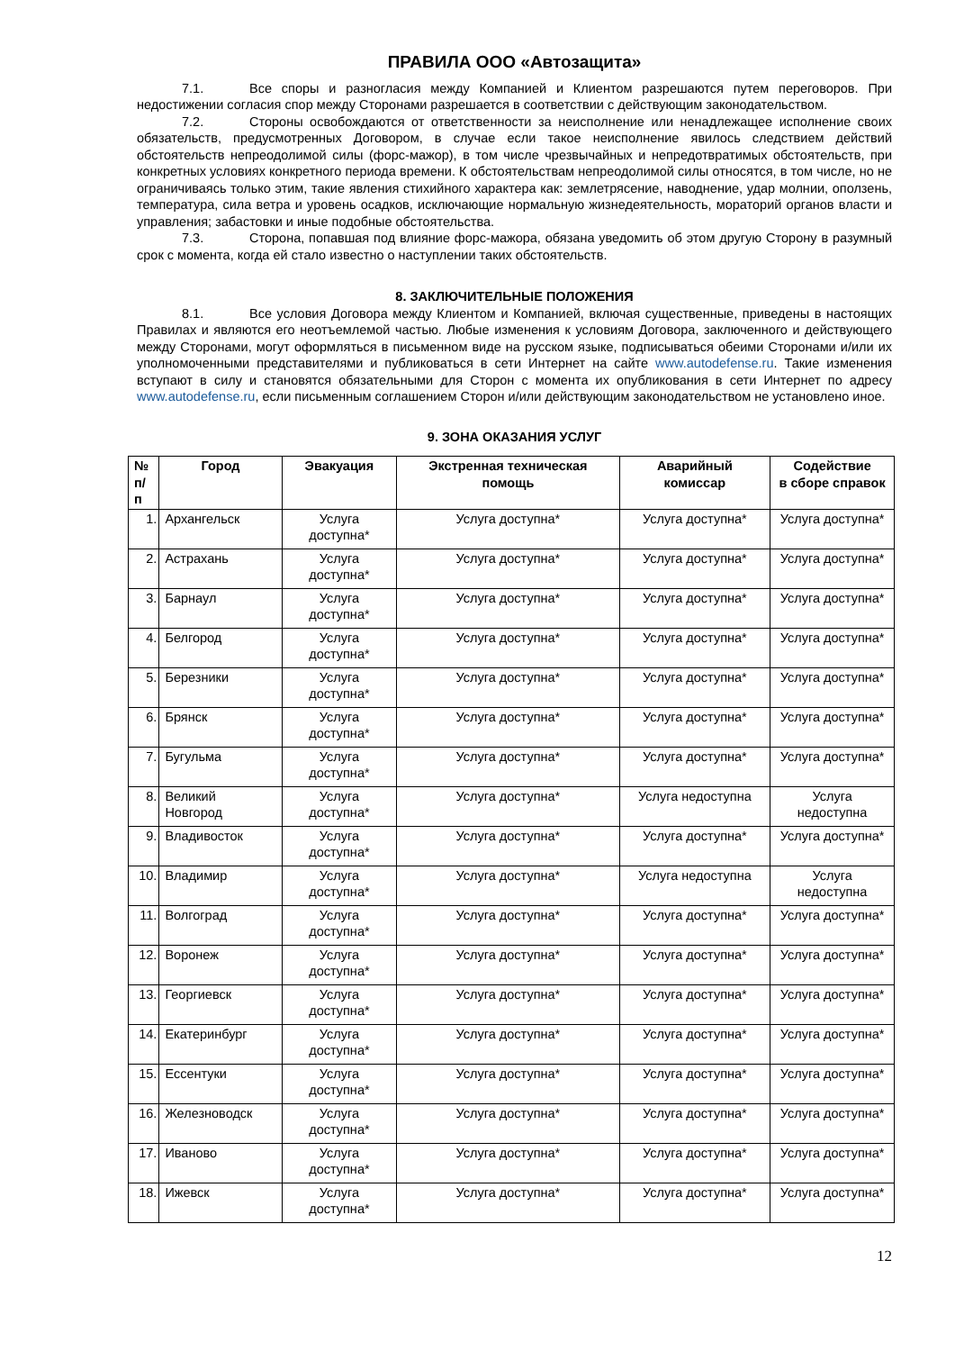ПРАВИЛА ООО «Автозащита»
7.1. Все споры и разногласия между Компанией и Клиентом разрешаются путем переговоров. При недостижении согласия спор между Сторонами разрешается в соответствии с действующим законодательством.
7.2. Стороны освобождаются от ответственности за неисполнение или ненадлежащее исполнение своих обязательств, предусмотренных Договором, в случае если такое неисполнение явилось следствием действий обстоятельств непреодолимой силы (форс-мажор), в том числе чрезвычайных и непредотвратимых обстоятельств, при конкретных условиях конкретного периода времени. К обстоятельствам непреодолимой силы относятся, в том числе, но не ограничиваясь только этим, такие явления стихийного характера как: землетрясение, наводнение, удар молнии, оползень, температура, сила ветра и уровень осадков, исключающие нормальную жизнедеятельность, мораторий органов власти и управления; забастовки и иные подобные обстоятельства.
7.3. Сторона, попавшая под влияние форс-мажора, обязана уведомить об этом другую Сторону в разумный срок с момента, когда ей стало известно о наступлении таких обстоятельств.
8. ЗАКЛЮЧИТЕЛЬНЫЕ ПОЛОЖЕНИЯ
8.1. Все условия Договора между Клиентом и Компанией, включая существенные, приведены в настоящих Правилах и являются его неотъемлемой частью. Любые изменения к условиям Договора, заключенного и действующего между Сторонами, могут оформляться в письменном виде на русском языке, подписываться обеими Сторонами и/или их уполномоченными представителями и публиковаться в сети Интернет на сайте www.autodefense.ru. Такие изменения вступают в силу и становятся обязательными для Сторон с момента их опубликования в сети Интернет по адресу www.autodefense.ru, если письменным соглашением Сторон и/или действующим законодательством не установлено иное.
9. ЗОНА ОКАЗАНИЯ УСЛУГ
| № п/п | Город | Эвакуация | Экстренная техническая помощь | Аварийный комиссар | Содействие в сборе справок |
| --- | --- | --- | --- | --- | --- |
| 1. | Архангельск | Услуга доступна* | Услуга доступна* | Услуга доступна* | Услуга доступна* |
| 2. | Астрахань | Услуга доступна* | Услуга доступна* | Услуга доступна* | Услуга доступна* |
| 3. | Барнаул | Услуга доступна* | Услуга доступна* | Услуга доступна* | Услуга доступна* |
| 4. | Белгород | Услуга доступна* | Услуга доступна* | Услуга доступна* | Услуга доступна* |
| 5. | Березники | Услуга доступна* | Услуга доступна* | Услуга доступна* | Услуга доступна* |
| 6. | Брянск | Услуга доступна* | Услуга доступна* | Услуга доступна* | Услуга доступна* |
| 7. | Бугульма | Услуга доступна* | Услуга доступна* | Услуга доступна* | Услуга доступна* |
| 8. | Великий Новгород | Услуга доступна* | Услуга доступна* | Услуга недоступна | Услуга недоступна |
| 9. | Владивосток | Услуга доступна* | Услуга доступна* | Услуга доступна* | Услуга доступна* |
| 10. | Владимир | Услуга доступна* | Услуга доступна* | Услуга недоступна | Услуга недоступна |
| 11. | Волгоград | Услуга доступна* | Услуга доступна* | Услуга доступна* | Услуга доступна* |
| 12. | Воронеж | Услуга доступна* | Услуга доступна* | Услуга доступна* | Услуга доступна* |
| 13. | Георгиевск | Услуга доступна* | Услуга доступна* | Услуга доступна* | Услуга доступна* |
| 14. | Екатеринбург | Услуга доступна* | Услуга доступна* | Услуга доступна* | Услуга доступна* |
| 15. | Ессентуки | Услуга доступна* | Услуга доступна* | Услуга доступна* | Услуга доступна* |
| 16. | Железноводск | Услуга доступна* | Услуга доступна* | Услуга доступна* | Услуга доступна* |
| 17. | Иваново | Услуга доступна* | Услуга доступна* | Услуга доступна* | Услуга доступна* |
| 18. | Ижевск | Услуга доступна* | Услуга доступна* | Услуга доступна* | Услуга доступна* |
12